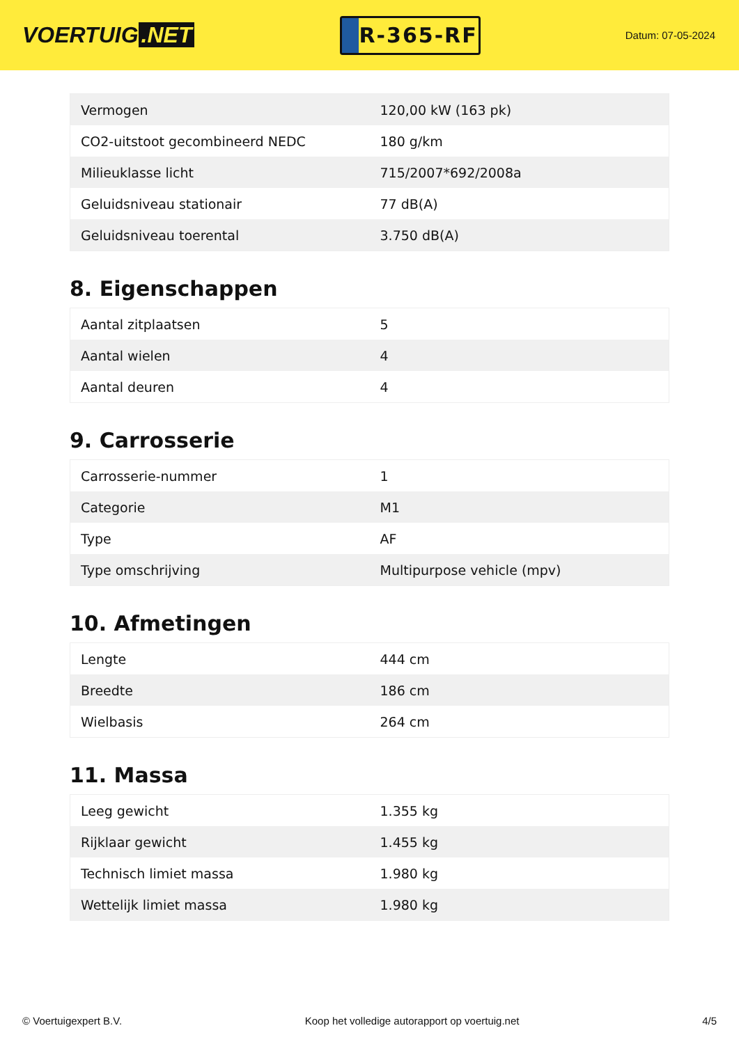VOERTUIG.NET
R-365-RF
Datum: 07-05-2024
| Vermogen | 120,00 kW (163 pk) |
| CO2-uitstoot gecombineerd NEDC | 180 g/km |
| Milieuklasse licht | 715/2007*692/2008a |
| Geluidsniveau stationair | 77 dB(A) |
| Geluidsniveau toerental | 3.750 dB(A) |
8. Eigenschappen
| Aantal zitplaatsen | 5 |
| Aantal wielen | 4 |
| Aantal deuren | 4 |
9. Carrosserie
| Carrosserie-nummer | 1 |
| Categorie | M1 |
| Type | AF |
| Type omschrijving | Multipurpose vehicle (mpv) |
10. Afmetingen
| Lengte | 444 cm |
| Breedte | 186 cm |
| Wielbasis | 264 cm |
11. Massa
| Leeg gewicht | 1.355 kg |
| Rijklaar gewicht | 1.455 kg |
| Technisch limiet massa | 1.980 kg |
| Wettelijk limiet massa | 1.980 kg |
© Voertuigexpert B.V. Koop het volledige autorapport op voertuig.net 4/5